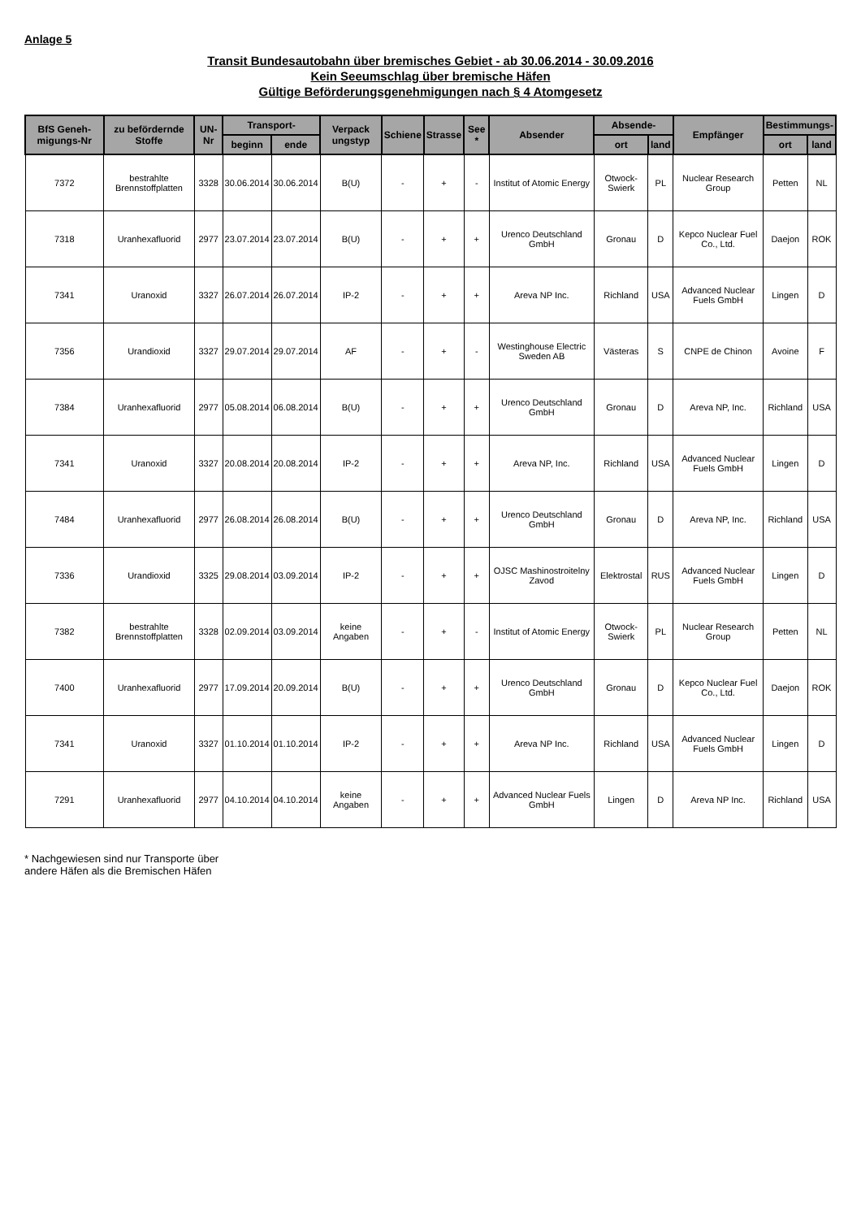Anlage 5
Transit Bundesautobahn über bremisches Gebiet - ab 30.06.2014 - 30.09.2016
Kein Seeumschlag über bremische Häfen
Gültige Beförderungsgenehmigungen nach § 4 Atomgesetz
| BfS Geneh-migungs-Nr | zu befördernde Stoffe | UN-Nr | Transport- | | Verpack ungstyp | Schiene | Strasse | See * | Absender | Absende- | | Empfänger | Bestimmungs- | |
| --- | --- | --- | --- | --- | --- | --- | --- | --- | --- | --- | --- | --- | --- | --- |
| | | | beginn | ende | | | | | | ort | land | | ort | land |
| 7372 | bestrahlte Brennstoffplatten | 3328 | 30.06.2014 | 30.06.2014 | B(U) | - | + | - | Institut of Atomic Energy | Otwock-Swierk | PL | Nuclear Research Group | Petten | NL |
| 7318 | Uranhexafluorid | 2977 | 23.07.2014 | 23.07.2014 | B(U) | - | + | + | Urenco Deutschland GmbH | Gronau | D | Kepco Nuclear Fuel Co., Ltd. | Daejon | ROK |
| 7341 | Uranoxid | 3327 | 26.07.2014 | 26.07.2014 | IP-2 | - | + | + | Areva NP Inc. | Richland | USA | Advanced Nuclear Fuels GmbH | Lingen | D |
| 7356 | Urandioxid | 3327 | 29.07.2014 | 29.07.2014 | AF | - | + | - | Westinghouse Electric Sweden AB | Västeras | S | CNPE de Chinon | Avoine | F |
| 7384 | Uranhexafluorid | 2977 | 05.08.2014 | 06.08.2014 | B(U) | - | + | + | Urenco Deutschland GmbH | Gronau | D | Areva NP, Inc. | Richland | USA |
| 7341 | Uranoxid | 3327 | 20.08.2014 | 20.08.2014 | IP-2 | - | + | + | Areva NP, Inc. | Richland | USA | Advanced Nuclear Fuels GmbH | Lingen | D |
| 7484 | Uranhexafluorid | 2977 | 26.08.2014 | 26.08.2014 | B(U) | - | + | + | Urenco Deutschland GmbH | Gronau | D | Areva NP, Inc. | Richland | USA |
| 7336 | Urandioxid | 3325 | 29.08.2014 | 03.09.2014 | IP-2 | - | + | + | OJSC Mashinostroitelny Zavod | Elektrostal | RUS | Advanced Nuclear Fuels GmbH | Lingen | D |
| 7382 | bestrahlte Brennstoffplatten | 3328 | 02.09.2014 | 03.09.2014 | keine Angaben | - | + | - | Institut of Atomic Energy | Otwock-Swierk | PL | Nuclear Research Group | Petten | NL |
| 7400 | Uranhexafluorid | 2977 | 17.09.2014 | 20.09.2014 | B(U) | - | + | + | Urenco Deutschland GmbH | Gronau | D | Kepco Nuclear Fuel Co., Ltd. | Daejon | ROK |
| 7341 | Uranoxid | 3327 | 01.10.2014 | 01.10.2014 | IP-2 | - | + | + | Areva NP Inc. | Richland | USA | Advanced Nuclear Fuels GmbH | Lingen | D |
| 7291 | Uranhexafluorid | 2977 | 04.10.2014 | 04.10.2014 | keine Angaben | - | + | + | Advanced Nuclear Fuels GmbH | Lingen | D | Areva NP Inc. | Richland | USA |
* Nachgewiesen sind nur Transporte über
andere Häfen als die Bremischen Häfen